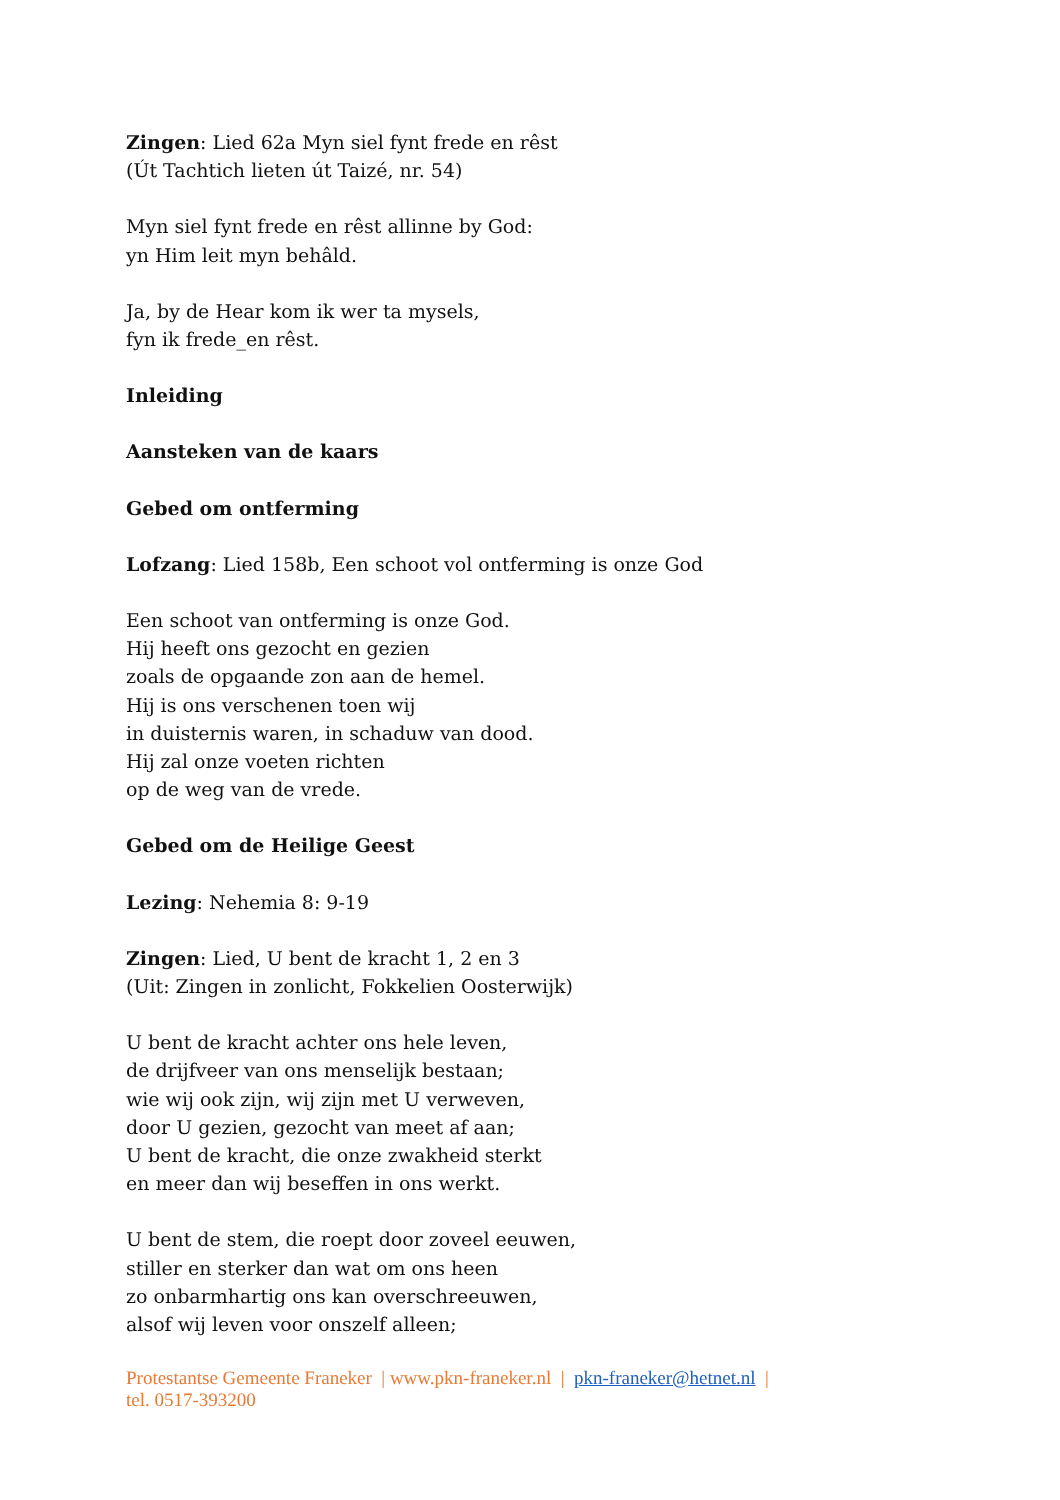Zingen: Lied 62a Myn siel fynt frede en rêst
(Út Tachtich lieten út Taizé, nr. 54)
Myn siel fynt frede en rêst allinne by God:
yn Him leit myn behâld.
Ja, by de Hear kom ik wer ta mysels,
fyn ik frede_en rêst.
Inleiding
Aansteken van de kaars
Gebed om ontferming
Lofzang: Lied 158b, Een schoot vol ontferming is onze God
Een schoot van ontferming is onze God.
Hij heeft ons gezocht en gezien
zoals de opgaande zon aan de hemel.
Hij is ons verschenen toen wij
in duisternis waren, in schaduw van dood.
Hij zal onze voeten richten
op de weg van de vrede.
Gebed om de Heilige Geest
Lezing: Nehemia 8: 9-19
Zingen: Lied, U bent de kracht 1, 2 en 3
(Uit: Zingen in zonlicht, Fokkelien Oosterwijk)
U bent de kracht achter ons hele leven,
de drijfveer van ons menselijk bestaan;
wie wij ook zijn, wij zijn met U verweven,
door U gezien, gezocht van meet af aan;
U bent de kracht, die onze zwakheid sterkt
en meer dan wij beseffen in ons werkt.
U bent de stem, die roept door zoveel eeuwen,
stiller en sterker dan wat om ons heen
zo onbarmhartig ons kan overschreeuwen,
alsof wij leven voor onszelf alleen;
Protestantse Gemeente Franeker | www.pkn-franeker.nl | pkn-franeker@hetnet.nl |
tel. 0517-393200